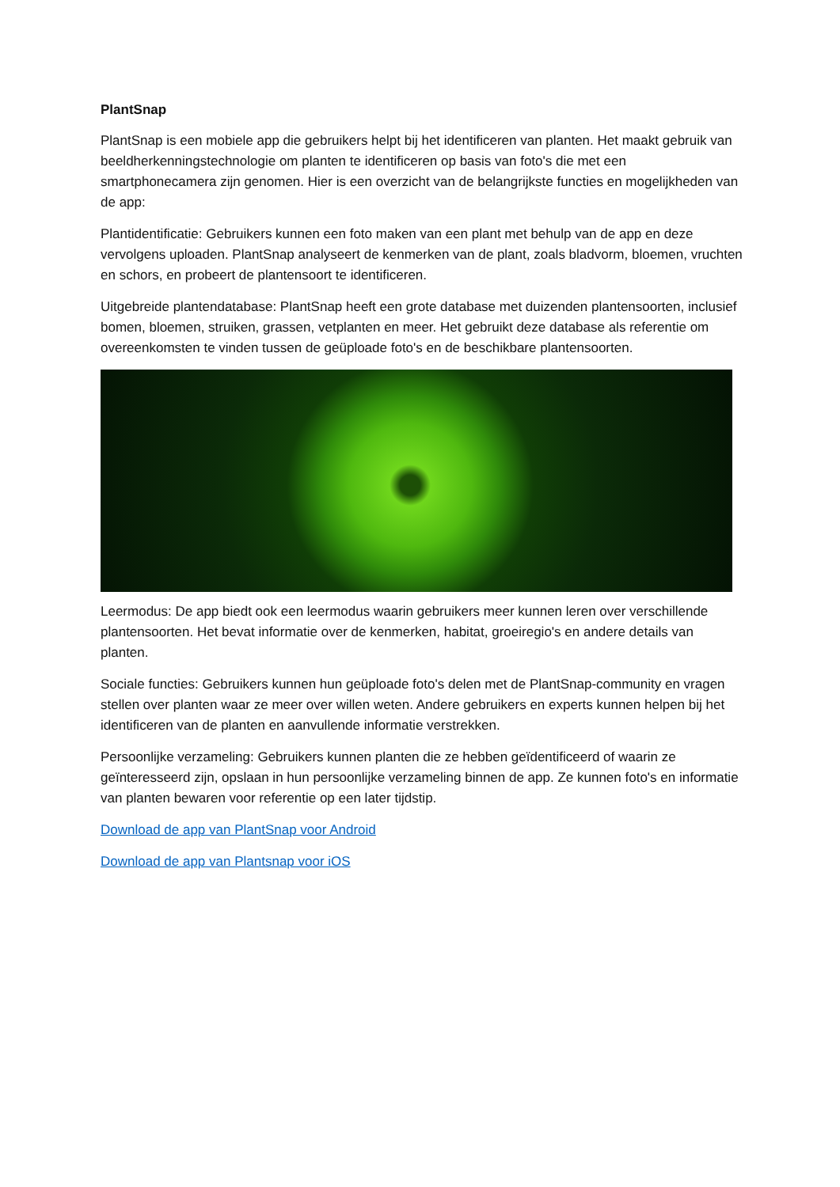PlantSnap
PlantSnap is een mobiele app die gebruikers helpt bij het identificeren van planten. Het maakt gebruik van beeldherkenningstechnologie om planten te identificeren op basis van foto's die met een smartphonecamera zijn genomen. Hier is een overzicht van de belangrijkste functies en mogelijkheden van de app:
Plantidentificatie: Gebruikers kunnen een foto maken van een plant met behulp van de app en deze vervolgens uploaden. PlantSnap analyseert de kenmerken van de plant, zoals bladvorm, bloemen, vruchten en schors, en probeert de plantensoort te identificeren.
Uitgebreide plantendatabase: PlantSnap heeft een grote database met duizenden plantensoorten, inclusief bomen, bloemen, struiken, grassen, vetplanten en meer. Het gebruikt deze database als referentie om overeenkomsten te vinden tussen de geüploade foto's en de beschikbare plantensoorten.
Leermodus: De app biedt ook een leermodus waarin gebruikers meer kunnen leren over verschillende plantensoorten. Het bevat informatie over de kenmerken, habitat, groeiregio's en andere details van planten.
Sociale functies: Gebruikers kunnen hun geüploade foto's delen met de PlantSnap-community en vragen stellen over planten waar ze meer over willen weten. Andere gebruikers en experts kunnen helpen bij het identificeren van de planten en aanvullende informatie verstrekken.
Persoonlijke verzameling: Gebruikers kunnen planten die ze hebben geïdentificeerd of waarin ze geïnteresseerd zijn, opslaan in hun persoonlijke verzameling binnen de app. Ze kunnen foto's en informatie van planten bewaren voor referentie op een later tijdstip.
Download de app van PlantSnap voor Android
Download de app van Plantsnap voor iOS